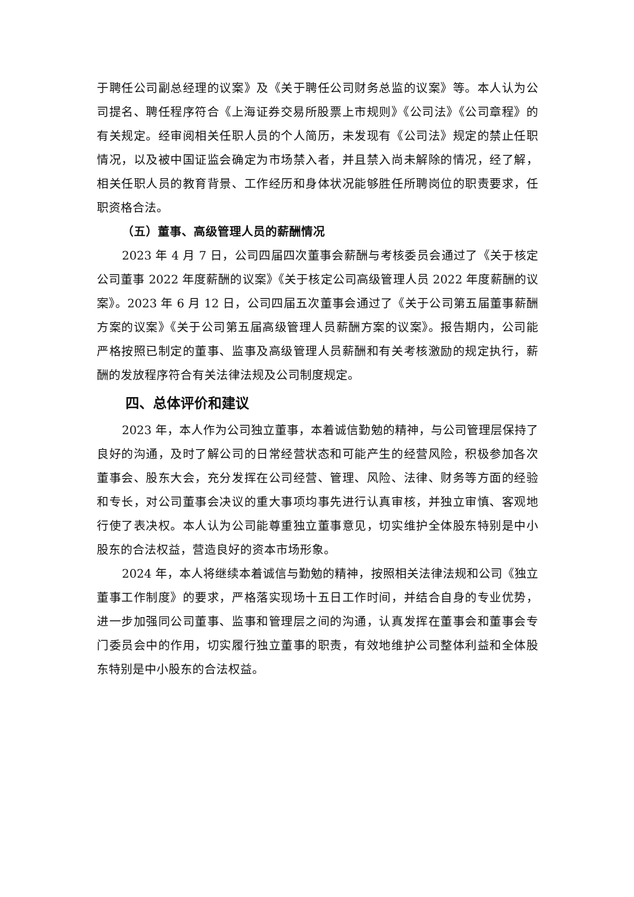于聘任公司副总经理的议案》及《关于聘任公司财务总监的议案》等。本人认为公司提名、聘任程序符合《上海证券交易所股票上市规则》《公司法》《公司章程》的有关规定。经审阅相关任职人员的个人简历，未发现有《公司法》规定的禁止任职情况，以及被中国证监会确定为市场禁入者，并且禁入尚未解除的情况，经了解，相关任职人员的教育背景、工作经历和身体状况能够胜任所聘岗位的职责要求，任职资格合法。
（五）董事、高级管理人员的薪酬情况
2023 年 4 月 7 日，公司四届四次董事会薪酬与考核委员会通过了《关于核定公司董事 2022 年度薪酬的议案》《关于核定公司高级管理人员 2022 年度薪酬的议案》。2023 年 6 月 12 日，公司四届五次董事会通过了《关于公司第五届董事薪酬方案的议案》《关于公司第五届高级管理人员薪酬方案的议案》。报告期内，公司能严格按照已制定的董事、监事及高级管理人员薪酬和有关考核激励的规定执行，薪酬的发放程序符合有关法律法规及公司制度规定。
四、总体评价和建议
2023 年，本人作为公司独立董事，本着诚信勤勉的精神，与公司管理层保持了良好的沟通，及时了解公司的日常经营状态和可能产生的经营风险，积极参加各次董事会、股东大会，充分发挥在公司经营、管理、风险、法律、财务等方面的经验和专长，对公司董事会决议的重大事项均事先进行认真审核，并独立审慎、客观地行使了表决权。本人认为公司能尊重独立董事意见，切实维护全体股东特别是中小股东的合法权益，营造良好的资本市场形象。
2024 年，本人将继续本着诚信与勤勉的精神，按照相关法律法规和公司《独立董事工作制度》的要求，严格落实现场十五日工作时间，并结合自身的专业优势，进一步加强同公司董事、监事和管理层之间的沟通，认真发挥在董事会和董事会专门委员会中的作用，切实履行独立董事的职责，有效地维护公司整体利益和全体股东特别是中小股东的合法权益。